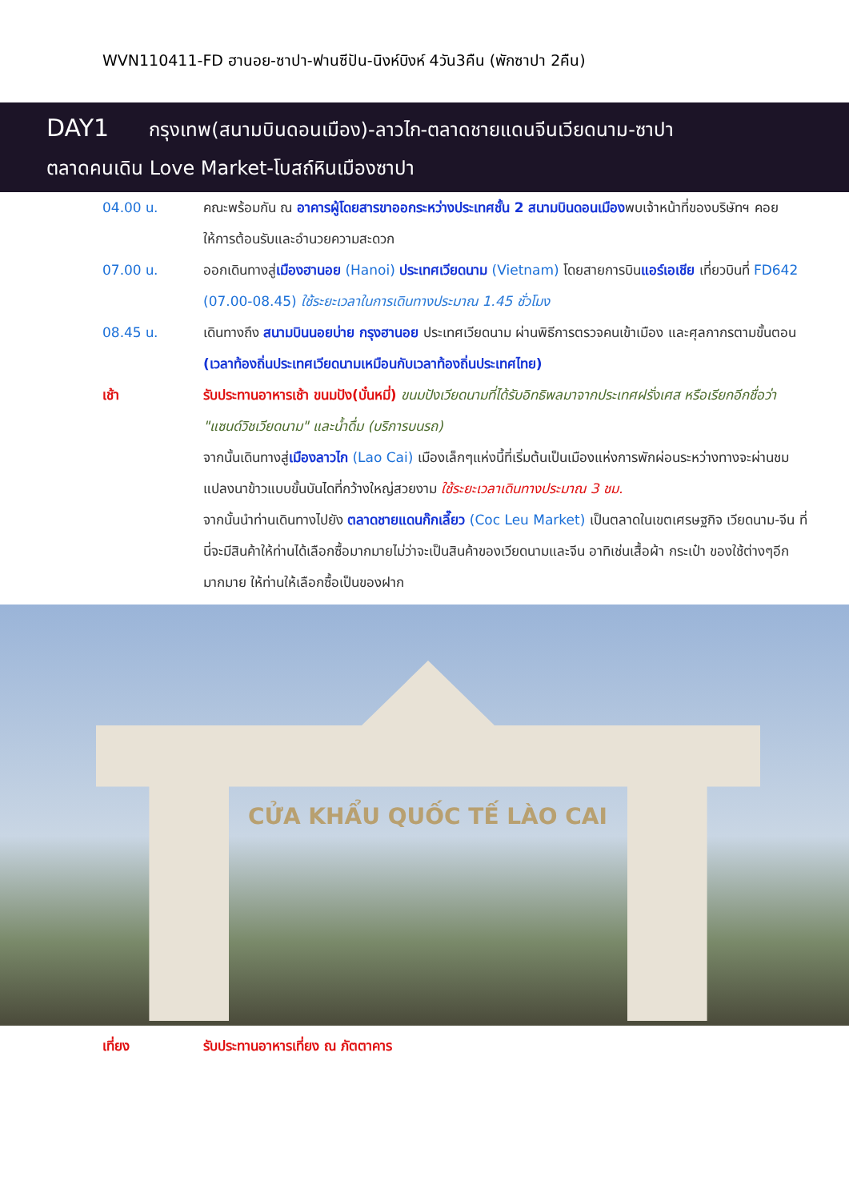WVN110411-FD ฮานอย-ซาปา-ฟานซีปัน-นิงห์บิงห์ 4วัน3คืน (พักซาปา 2คืน)
DAY1 กรุงเทพ(สนามบินดอนเมือง)-ลาวไก-ตลาดชายแดนจีนเวียดนาม-ซาปา
ตลาดคนเดิน Love Market-โบสถ์หินเมืองซาปา
04.00 น. คณะพร้อมกัน ณ อาคารผู้โดยสารขาออกระหว่างประเทศชั้น 2 สนามบินดอนเมืองพบเจ้าหน้าที่ของบริษัทฯ คอยให้การต้อนรับและอำนวยความสะดวก
07.00 น. ออกเดินทางสู่เมืองฮานอย (Hanoi) ประเทศเวียดนาม (Vietnam) โดยสายการบินแอร์เอเชีย เที่ยวบินที่ FD642 (07.00-08.45) ใช้ระยะเวลาในการเดินทางประมาณ 1.45 ชั่วโมง
08.45 น. เดินทางถึง สนามบินนอยบ่าย กรุงฮานอย ประเทศเวียดนาม ผ่านพิธีการตรวจคนเข้าเมือง และศุลกากรตามขั้นตอน (เวลาท้องถิ่นประเทศเวียดนามเหมือนกับเวลาท้องถิ่นประเทศไทย)
เช้า รับประทานอาหารเช้า ขนมปัง(บั๋นหมี่) ขนมปังเวียดนามที่ได้รับอิทธิพลมาจากประเทศฝรั่งเศส หรือเรียกอีกชื่อว่า "แซนด์วิชเวียดนาม" และน้ำดื่ม (บริการบนรถ)
จากนั้นเดินทางสู่เมืองลาวไก (Lao Cai) เมืองเล็กๆแห่งนี้ที่เริ่มต้นเป็นเมืองแห่งการพักผ่อนระหว่างทางจะผ่านชมแปลงนาข้าวแบบขั้นบันไดที่กว้างใหญ่สวยงาม ใช้ระยะเวลาเดินทางประมาณ 3 ชม.
จากนั้นนำท่านเดินทางไปยัง ตลาดชายแดนก๊กเลี๊ยว (Coc Leu Market) เป็นตลาดในเขตเศรษฐกิจ เวียดนาม-จีน ที่นี่จะมีสินค้าให้ท่านได้เลือกซื้อมากมายไม่ว่าจะเป็นสินค้าของเวียดนามและจีน อาทิเช่นเสื้อผ้า กระเป๋า ของใช้ต่างๆอีกมากมาย ให้ท่านให้เลือกซื้อเป็นของฝาก
CỬA KHẨU QUỐC TẾ LÀO CAI
เที่ยง รับประทานอาหารเที่ยง ณ ภัตตาคาร